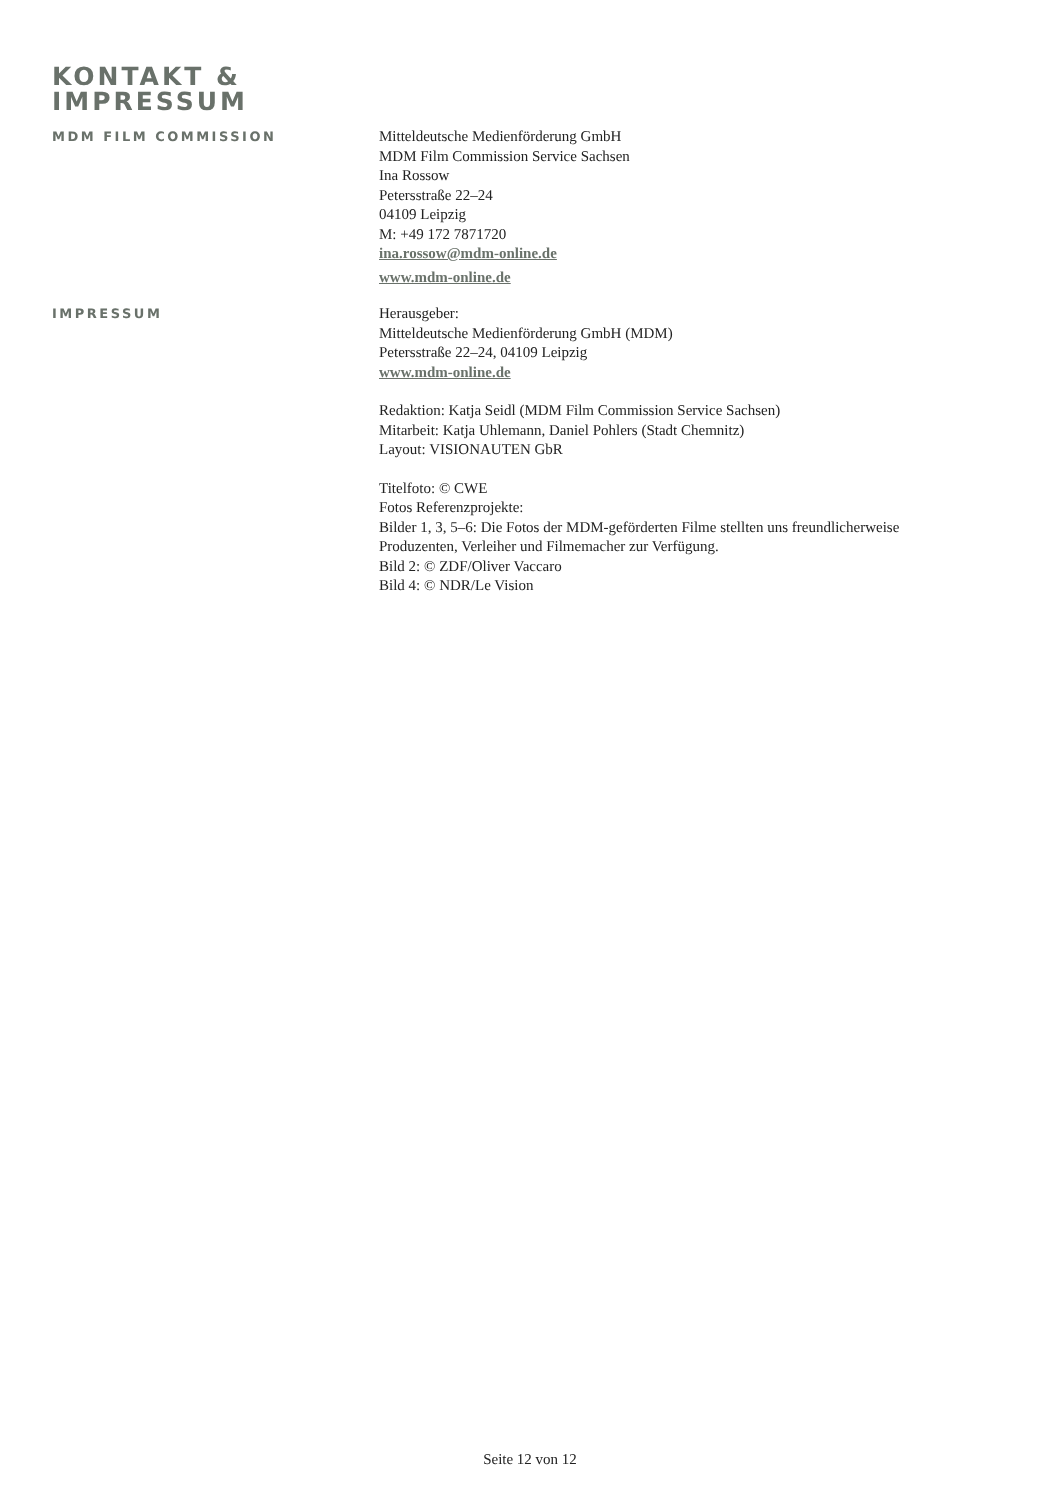KONTAKT &
IMPRESSUM
MDM FILM COMMISSION
Mitteldeutsche Medienförderung GmbH
MDM Film Commission Service Sachsen
Ina Rossow
Petersstraße 22–24
04109 Leipzig
M: +49 172 7871720
ina.rossow@mdm-online.de
www.mdm-online.de
IMPRESSUM
Herausgeber:
Mitteldeutsche Medienförderung GmbH (MDM)
Petersstraße 22–24, 04109 Leipzig
www.mdm-online.de
Redaktion: Katja Seidl (MDM Film Commission Service Sachsen)
Mitarbeit: Katja Uhlemann, Daniel Pohlers (Stadt Chemnitz)
Layout: VISIONAUTEN GbR
Titelfoto: © CWE
Fotos Referenzprojekte:
Bilder 1, 3, 5–6: Die Fotos der MDM-geförderten Filme stellten uns freundlicherweise
Produzenten, Verleiher und Filmemacher zur Verfügung.
Bild 2: © ZDF/Oliver Vaccaro
Bild 4: © NDR/Le Vision
Seite 12 von 12